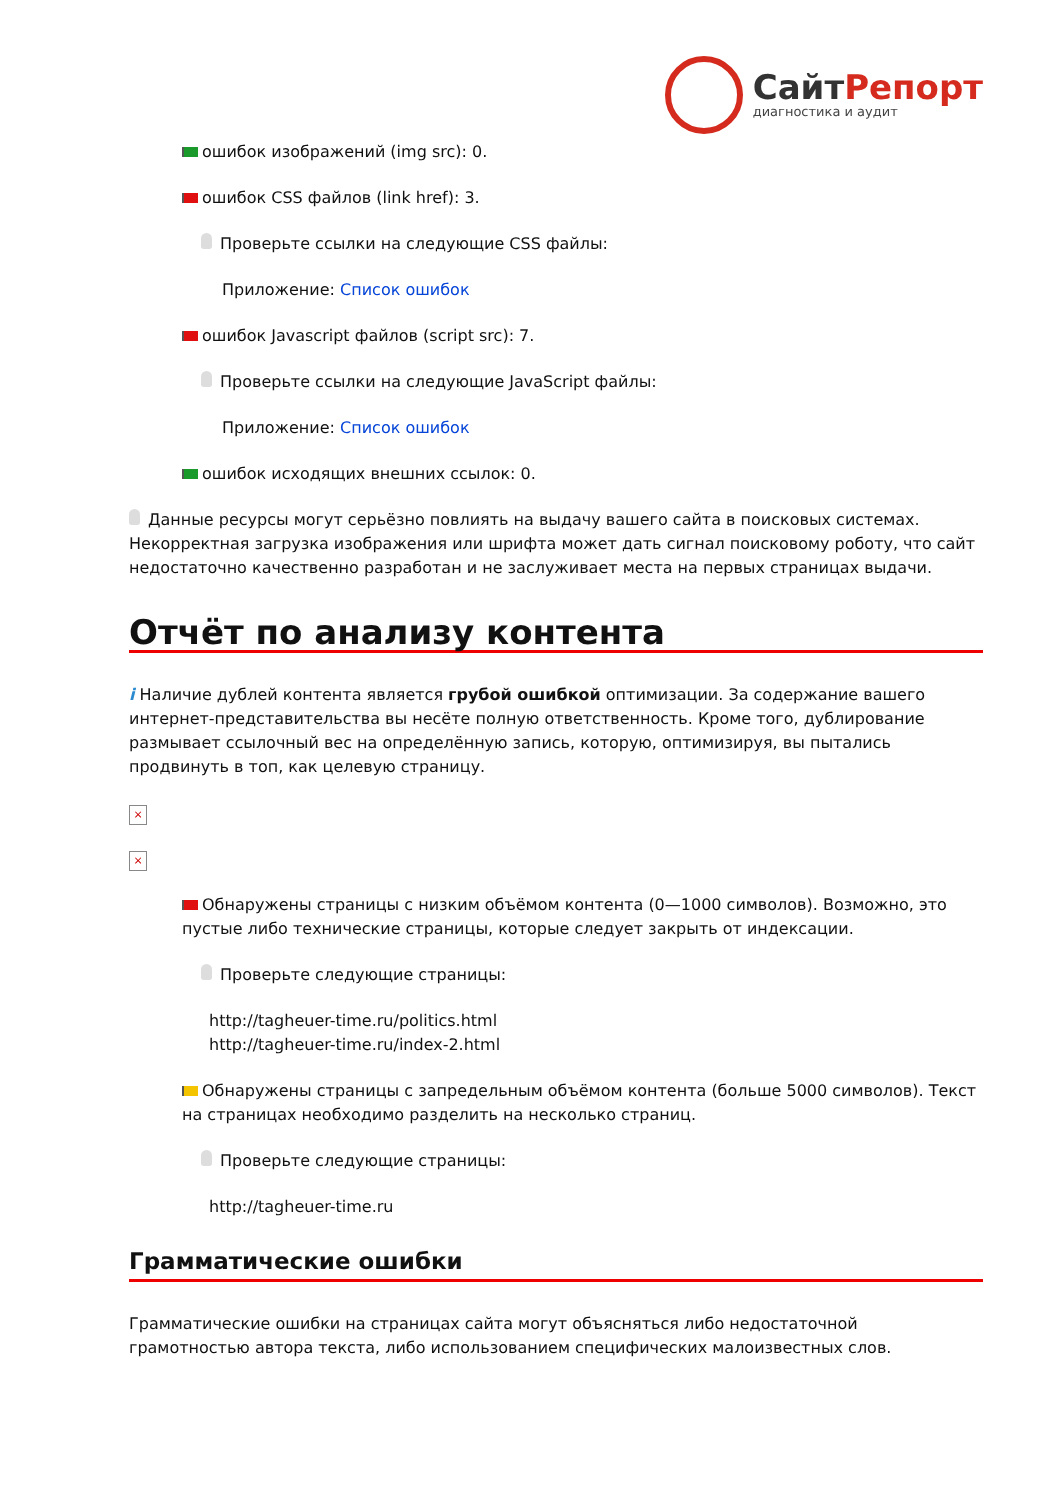СайтРепорт
диагностика и аудит
ошибок изображений (img src): 0.
ошибок CSS файлов (link href): 3.
Проверьте ссылки на следующие CSS файлы:
Приложение: Список ошибок
ошибок Javascript файлов (script src): 7.
Проверьте ссылки на следующие JavaScript файлы:
Приложение: Список ошибок
ошибок исходящих внешних ссылок: 0.
Данные ресурсы могут серьёзно повлиять на выдачу вашего сайта в поисковых системах. Некорректная загрузка изображения или шрифта может дать сигнал поисковому роботу, что сайт недостаточно качественно разработан и не заслуживает места на первых страницах выдачи.
Отчёт по анализу контента
i Наличие дублей контента является грубой ошибкой оптимизации. За содержание вашего интернет-представительства вы несёте полную ответственность. Кроме того, дублирование размывает ссылочный вес на определённую запись, которую, оптимизируя, вы пытались продвинуть в топ, как целевую страницу.
×
×
Обнаружены страницы с низким объёмом контента (0—1000 символов). Возможно, это пустые либо технические страницы, которые следует закрыть от индексации.
Проверьте следующие страницы:
http://tagheuer-time.ru/politics.html
http://tagheuer-time.ru/index-2.html
Обнаружены страницы с запредельным объёмом контента (больше 5000 символов). Текст на страницах необходимо разделить на несколько страниц.
Проверьте следующие страницы:
http://tagheuer-time.ru
Грамматические ошибки
Грамматические ошибки на страницах сайта могут объясняться либо недостаточной грамотностью автора текста, либо использованием специфических малоизвестных слов.